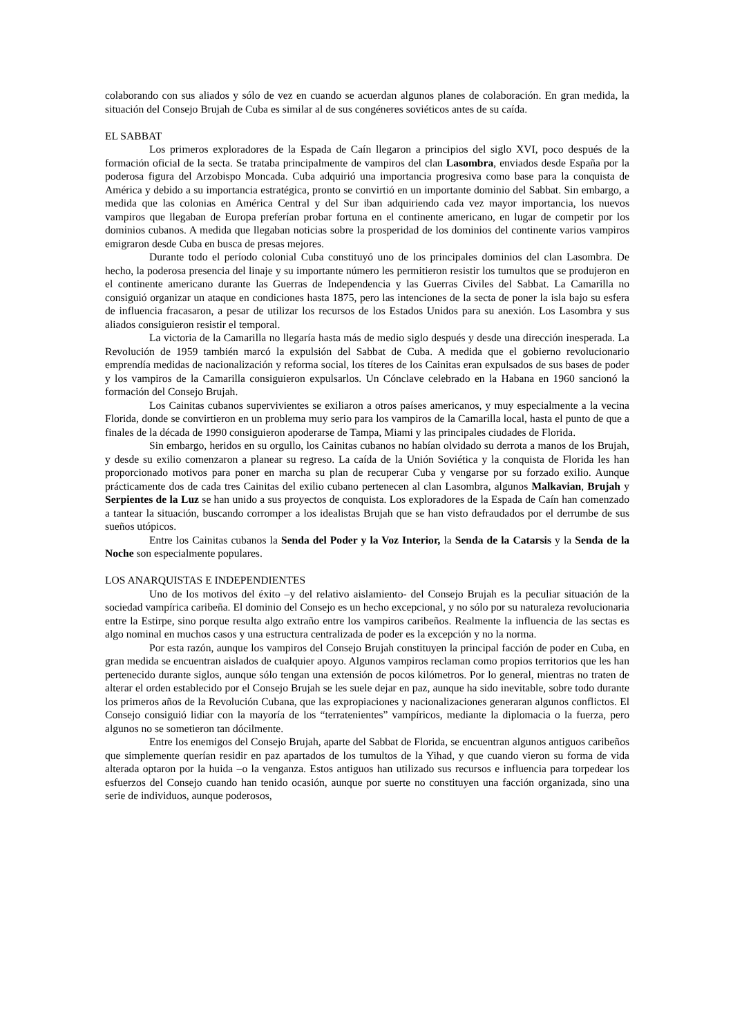colaborando con sus aliados y sólo de vez en cuando se acuerdan algunos planes de colaboración. En gran medida, la situación del Consejo Brujah de Cuba es similar al de sus congéneres soviéticos antes de su caída.
EL SABBAT
Los primeros exploradores de la Espada de Caín llegaron a principios del siglo XVI, poco después de la formación oficial de la secta. Se trataba principalmente de vampiros del clan Lasombra, enviados desde España por la poderosa figura del Arzobispo Moncada. Cuba adquirió una importancia progresiva como base para la conquista de América y debido a su importancia estratégica, pronto se convirtió en un importante dominio del Sabbat. Sin embargo, a medida que las colonias en América Central y del Sur iban adquiriendo cada vez mayor importancia, los nuevos vampiros que llegaban de Europa preferían probar fortuna en el continente americano, en lugar de competir por los dominios cubanos. A medida que llegaban noticias sobre la prosperidad de los dominios del continente varios vampiros emigraron desde Cuba en busca de presas mejores.
Durante todo el período colonial Cuba constituyó uno de los principales dominios del clan Lasombra. De hecho, la poderosa presencia del linaje y su importante número les permitieron resistir los tumultos que se produjeron en el continente americano durante las Guerras de Independencia y las Guerras Civiles del Sabbat. La Camarilla no consiguió organizar un ataque en condiciones hasta 1875, pero las intenciones de la secta de poner la isla bajo su esfera de influencia fracasaron, a pesar de utilizar los recursos de los Estados Unidos para su anexión. Los Lasombra y sus aliados consiguieron resistir el temporal.
La victoria de la Camarilla no llegaría hasta más de medio siglo después y desde una dirección inesperada. La Revolución de 1959 también marcó la expulsión del Sabbat de Cuba. A medida que el gobierno revolucionario emprendía medidas de nacionalización y reforma social, los títeres de los Cainitas eran expulsados de sus bases de poder y los vampiros de la Camarilla consiguieron expulsarlos. Un Cónclave celebrado en la Habana en 1960 sancionó la formación del Consejo Brujah.
Los Cainitas cubanos supervivientes se exiliaron a otros países americanos, y muy especialmente a la vecina Florida, donde se convirtieron en un problema muy serio para los vampiros de la Camarilla local, hasta el punto de que a finales de la década de 1990 consiguieron apoderarse de Tampa, Miami y las principales ciudades de Florida.
Sin embargo, heridos en su orgullo, los Cainitas cubanos no habían olvidado su derrota a manos de los Brujah, y desde su exilio comenzaron a planear su regreso. La caída de la Unión Soviética y la conquista de Florida les han proporcionado motivos para poner en marcha su plan de recuperar Cuba y vengarse por su forzado exilio. Aunque prácticamente dos de cada tres Cainitas del exilio cubano pertenecen al clan Lasombra, algunos Malkavian, Brujah y Serpientes de la Luz se han unido a sus proyectos de conquista. Los exploradores de la Espada de Caín han comenzado a tantear la situación, buscando corromper a los idealistas Brujah que se han visto defraudados por el derrumbe de sus sueños utópicos.
Entre los Cainitas cubanos la Senda del Poder y la Voz Interior, la Senda de la Catarsis y la Senda de la Noche son especialmente populares.
LOS ANARQUISTAS E INDEPENDIENTES
Uno de los motivos del éxito –y del relativo aislamiento- del Consejo Brujah es la peculiar situación de la sociedad vampírica caribeña. El dominio del Consejo es un hecho excepcional, y no sólo por su naturaleza revolucionaria entre la Estirpe, sino porque resulta algo extraño entre los vampiros caribeños. Realmente la influencia de las sectas es algo nominal en muchos casos y una estructura centralizada de poder es la excepción y no la norma.
Por esta razón, aunque los vampiros del Consejo Brujah constituyen la principal facción de poder en Cuba, en gran medida se encuentran aislados de cualquier apoyo. Algunos vampiros reclaman como propios territorios que les han pertenecido durante siglos, aunque sólo tengan una extensión de pocos kilómetros. Por lo general, mientras no traten de alterar el orden establecido por el Consejo Brujah se les suele dejar en paz, aunque ha sido inevitable, sobre todo durante los primeros años de la Revolución Cubana, que las expropiaciones y nacionalizaciones generaran algunos conflictos. El Consejo consiguió lidiar con la mayoría de los “terratenientes” vampíricos, mediante la diplomacia o la fuerza, pero algunos no se sometieron tan dócilmente.
Entre los enemigos del Consejo Brujah, aparte del Sabbat de Florida, se encuentran algunos antiguos caribeños que simplemente querían residir en paz apartados de los tumultos de la Yihad, y que cuando vieron su forma de vida alterada optaron por la huida –o la venganza. Estos antiguos han utilizado sus recursos e influencia para torpedear los esfuerzos del Consejo cuando han tenido ocasión, aunque por suerte no constituyen una facción organizada, sino una serie de individuos, aunque poderosos,